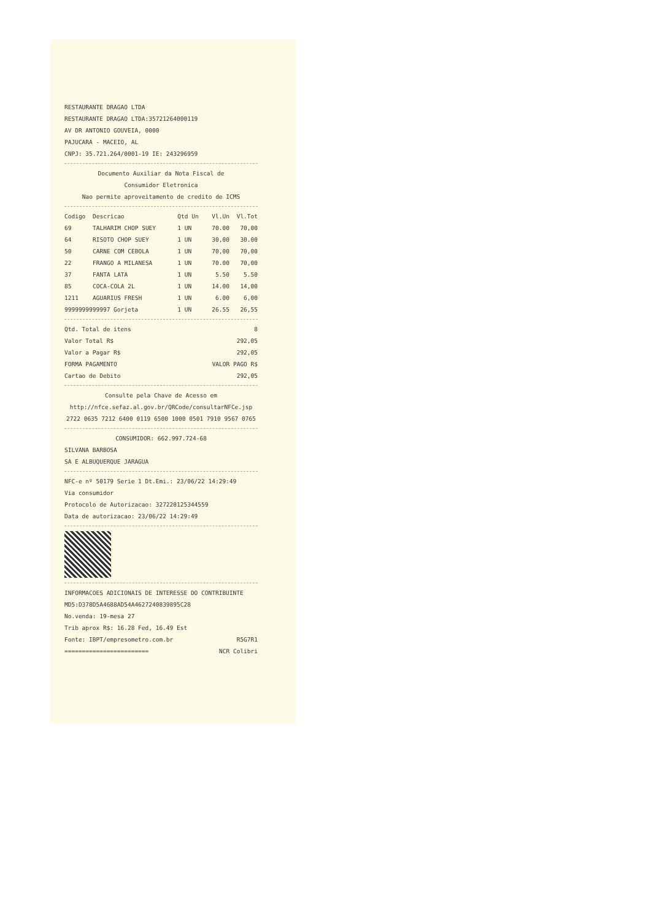RESTAURANTE DRAGAO LTDA
RESTAURANTE DRAGAO LTDA:35721264000119
AV DR ANTONIO GOUVEIA, 0000
PAJUCARA - MACEIO, AL
CNPJ: 35.721.264/0001-19 IE: 243296959
Documento Auxiliar da Nota Fiscal de
Consumidor Eletronica
Nao permite aproveitamento de credito de ICMS
| Codigo | Descricao | Qtd Un | Vl.Un | Vl.Tot |
| --- | --- | --- | --- | --- |
| 69 | TALHARIM CHOP SUEY | 1 UN | 70.00 | 70,00 |
| 64 | RISOTO CHOP SUEY | 1 UN | 30,00 | 30.00 |
| 50 | CARNE COM CEBOLA | 1 UN | 70,00 | 70,00 |
| 22 | FRANGO A MILANESA | 1 UN | 70.00 | 70,00 |
| 37 | FANTA LATA | 1 UN | 5.50 | 5.50 |
| 85 | COCA-COLA 2L | 1 UN | 14.00 | 14,00 |
| 1211 | AGUARIUS FRESH | 1 UN | 6.00 | 6,00 |
| 9999999999997 Gorjeta | | 1 UN | 26.55 | 26,55 |
Qtd. Total de itens 8
Valor Total R$ 292,05
Valor a Pagar R$ 292,05
FORMA PAGAMENTO VALOR PAGO R$
Cartao de Debito 292,05
Consulte pela Chave de Acesso em
http://nfce.sefaz.al.gov.br/QRCode/consultarNFCe.jsp
2722 0635 7212 6400 0119 6500 1000 0501 7910 9567 0765
CONSUMIDOR: 662.997.724-68
SILVANA BARBOSA
SA E ALBUQUERQUE JARAGUA
NFC-e nº 50179 Serie 1 Dt.Emi.: 23/06/22 14:29:49
Via consumidor
Protocolo de Autorizacao: 327220125344559
Data de autorizacao: 23/06/22 14:29:49
INFORMACOES ADICIONAIS DE INTERESSE DO CONTRIBUINTE
MD5:D378D5A4688AD54A4627240839895C28
No.venda: 19-mesa 27
Trib aprox R$: 16.28 Fed, 16.49 Est
Fonte: IBPT/empresometro.com.br R5G7R1
======================== NCR Colibri